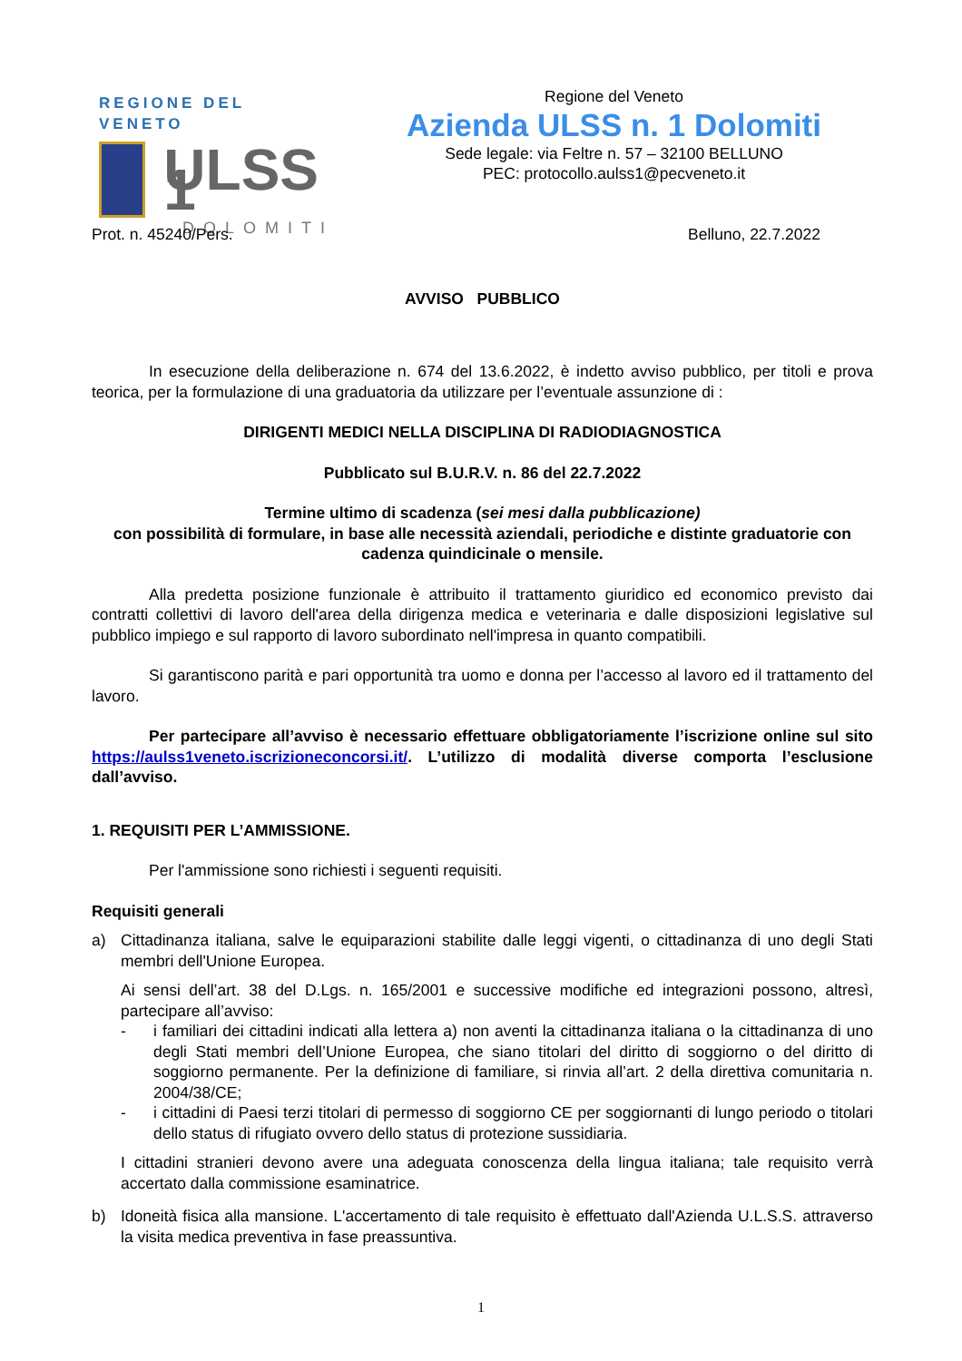REGIONE DEL VENETO
ULSS 1
DOLOMITI
Regione del Veneto
Azienda ULSS n. 1 Dolomiti
Sede legale: via Feltre n. 57 – 32100 BELLUNO
PEC: protocollo.aulss1@pecveneto.it
Prot. n. 45240/Pers. Belluno, 22.7.2022
AVVISO PUBBLICO
In esecuzione della deliberazione n. 674 del 13.6.2022, è indetto avviso pubblico, per titoli e prova teorica, per la formulazione di una graduatoria da utilizzare per l’eventuale assunzione di :
DIRIGENTI MEDICI NELLA DISCIPLINA DI RADIODIAGNOSTICA
Pubblicato sul B.U.R.V. n. 86 del 22.7.2022
Termine ultimo di scadenza (sei mesi dalla pubblicazione)
con possibilità di formulare, in base alle necessità aziendali, periodiche e distinte graduatorie con cadenza quindicinale o mensile.
Alla predetta posizione funzionale è attribuito il trattamento giuridico ed economico previsto dai contratti collettivi di lavoro dell'area della dirigenza medica e veterinaria e dalle disposizioni legislative sul pubblico impiego e sul rapporto di lavoro subordinato nell'impresa in quanto compatibili.
Si garantiscono parità e pari opportunità tra uomo e donna per l’accesso al lavoro ed il trattamento del lavoro.
Per partecipare all’avviso è necessario effettuare obbligatoriamente l’iscrizione online sul sito https://aulss1veneto.iscrizioneconcorsi.it/. L’utilizzo di modalità diverse comporta l’esclusione dall’avviso.
1. REQUISITI PER L’AMMISSIONE.
Per l'ammissione sono richiesti i seguenti requisiti.
Requisiti generali
a) Cittadinanza italiana, salve le equiparazioni stabilite dalle leggi vigenti, o cittadinanza di uno degli Stati membri dell'Unione Europea.
Ai sensi dell’art. 38 del D.Lgs. n. 165/2001 e successive modifiche ed integrazioni possono, altresì, partecipare all’avviso:
- i familiari dei cittadini indicati alla lettera a) non aventi la cittadinanza italiana o la cittadinanza di uno degli Stati membri dell’Unione Europea, che siano titolari del diritto di soggiorno o del diritto di soggiorno permanente. Per la definizione di familiare, si rinvia all’art. 2 della direttiva comunitaria n. 2004/38/CE;
- i cittadini di Paesi terzi titolari di permesso di soggiorno CE per soggiornanti di lungo periodo o titolari dello status di rifugiato ovvero dello status di protezione sussidiaria.
I cittadini stranieri devono avere una adeguata conoscenza della lingua italiana; tale requisito verrà accertato dalla commissione esaminatrice.
b) Idoneità fisica alla mansione. L'accertamento di tale requisito è effettuato dall'Azienda U.L.S.S. attraverso la visita medica preventiva in fase preassuntiva.
1